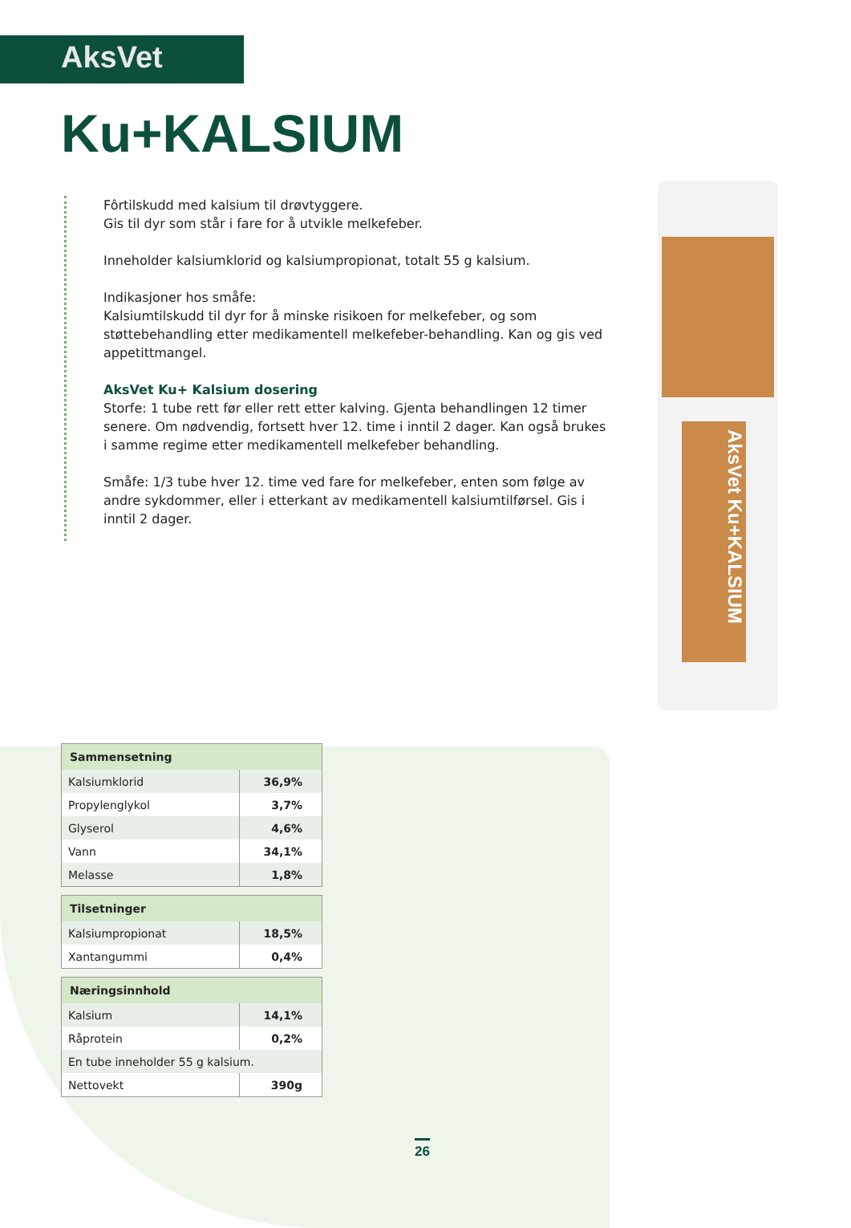AksVet
Ku+KALSIUM
Fôrtilskudd med kalsium til drøvtyggere.
Gis til dyr som står i fare for å utvikle melkefeber.
Inneholder kalsiumklorid og kalsiumpropionat, totalt 55 g kalsium.
Indikasjoner hos småfe:
Kalsiumtilskudd til dyr for å minske risikoen for melkefeber, og som støttebehandling etter medikamentell melkefeber-behandling. Kan og gis ved appetittmangel.
AksVet Ku+ Kalsium dosering
Storfe: 1 tube rett før eller rett etter kalving. Gjenta behandlingen 12 timer senere. Om nødvendig, fortsett hver 12. time i inntil 2 dager. Kan også brukes i samme regime etter medikamentell melkefeber behandling.
Småfe: 1/3 tube hver 12. time ved fare for melkefeber, enten som følge av andre sykdommer, eller i etterkant av medikamentell kalsiumtilførsel. Gis i inntil 2 dager.
AksVet Ku+KALSIUM
| Sammensetning | |
| --- | --- |
| Kalsiumklorid | 36,9% |
| Propylenglykol | 3,7% |
| Glyserol | 4,6% |
| Vann | 34,1% |
| Melasse | 1,8% |
| Tilsetninger | |
| --- | --- |
| Kalsiumpropionat | 18,5% |
| Xantangummi | 0,4% |
| Næringsinnhold | |
| --- | --- |
| Kalsium | 14,1% |
| Råprotein | 0,2% |
| En tube inneholder 55 g kalsium. | |
| Nettovekt | 390g |
26